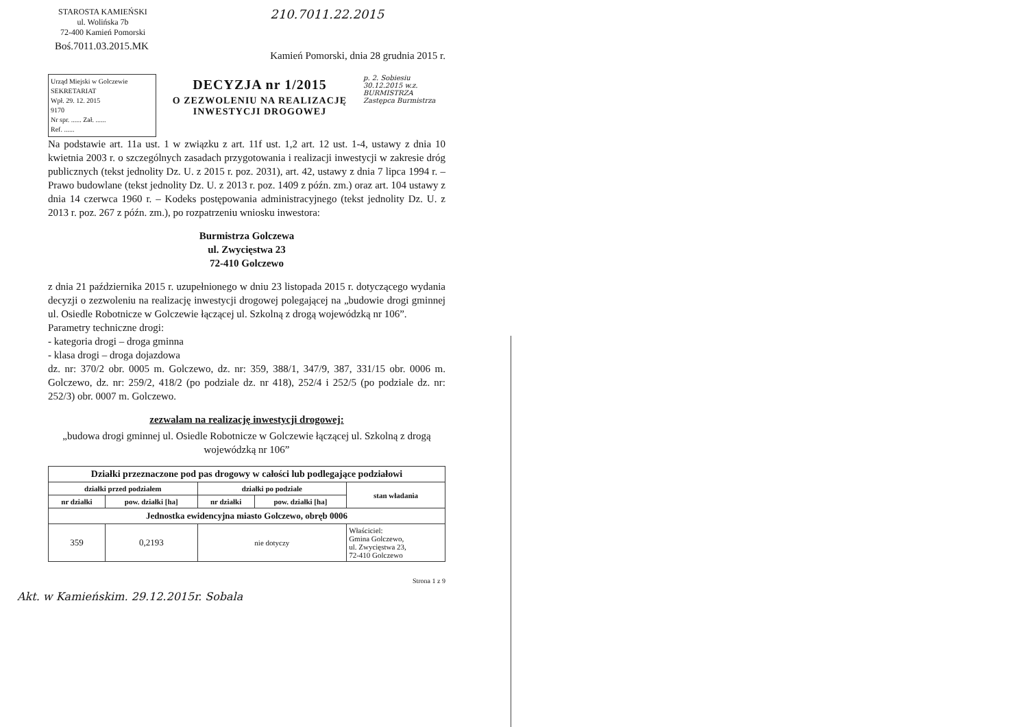STAROSTA KAMIEŃSKI
ul. Wolińska 7b
72-400 Kamień Pomorski
Boś.7011.03.2015.MK
210.7011.22.2015
Kamień Pomorski, dnia 28 grudnia 2015 r.
Urząd Miejski w Golczewie
SEKRETARIAT
Wpł. 29. 12. 2015
9170
Nr spr. ...... Zał. ......
Ref. ......
DECYZJA nr 1/2015
O ZEZWOLENIU NA REALIZACJĘ
INWESTYCJI DROGOWEJ
p. 2. Sobiesiu 30.12.2015 w.z. BURMISTRZA Zastępca Burmistrza
Na podstawie art. 11a ust. 1 w związku z art. 11f ust. 1,2 art. 12 ust. 1-4, ustawy z dnia 10 kwietnia 2003 r. o szczególnych zasadach przygotowania i realizacji inwestycji w zakresie dróg publicznych (tekst jednolity Dz. U. z 2015 r. poz. 2031), art. 42, ustawy z dnia 7 lipca 1994 r. – Prawo budowlane (tekst jednolity Dz. U. z 2013 r. poz. 1409 z późn. zm.) oraz art. 104 ustawy z dnia 14 czerwca 1960 r. – Kodeks postępowania administracyjnego (tekst jednolity Dz. U. z 2013 r. poz. 267 z późn. zm.), po rozpatrzeniu wniosku inwestora:
Burmistrza Golczewa
ul. Zwycięstwa 23
72-410 Golczewo
z dnia 21 października 2015 r. uzupełnionego w dniu 23 listopada 2015 r. dotyczącego wydania decyzji o zezwoleniu na realizację inwestycji drogowej polegającej na „budowie drogi gminnej ul. Osiedle Robotnicze w Golczewie łączącej ul. Szkolną z drogą wojewódzką nr 106”.
Parametry techniczne drogi:
- kategoria drogi – droga gminna
- klasa drogi – droga dojazdowa
dz. nr: 370/2 obr. 0005 m. Golczewo, dz. nr: 359, 388/1, 347/9, 387, 331/15 obr. 0006 m. Golczewo, dz. nr: 259/2, 418/2 (po podziale dz. nr 418), 252/4 i 252/5 (po podziale dz. nr: 252/3) obr. 0007 m. Golczewo.
zezwalam na realizację inwestycji drogowej:
„budowa drogi gminnej ul. Osiedle Robotnicze w Golczewie łączącej ul. Szkolną z drogą wojewódzką nr 106”
| Działki przeznaczone pod pas drogowy w całości lub podlegające podziałowi | | | | |
| --- | --- | --- | --- | --- |
| działki przed podziałem | | działki po podziale | | stan władania |
| nr działki | pow. działki [ha] | nr działki | pow. działki [ha] | |
| Jednostka ewidencyjna miasto Golczewo, obręb 0006 | | | | |
| 359 | 0,2193 | nie dotyczy | | Właściciel: Gmina Golczewo, ul. Zwycięstwa 23, 72-410 Golczewo |
Strona 1 z 9
Akt. w Kamieńskim. 29.12.2015r. Sobala